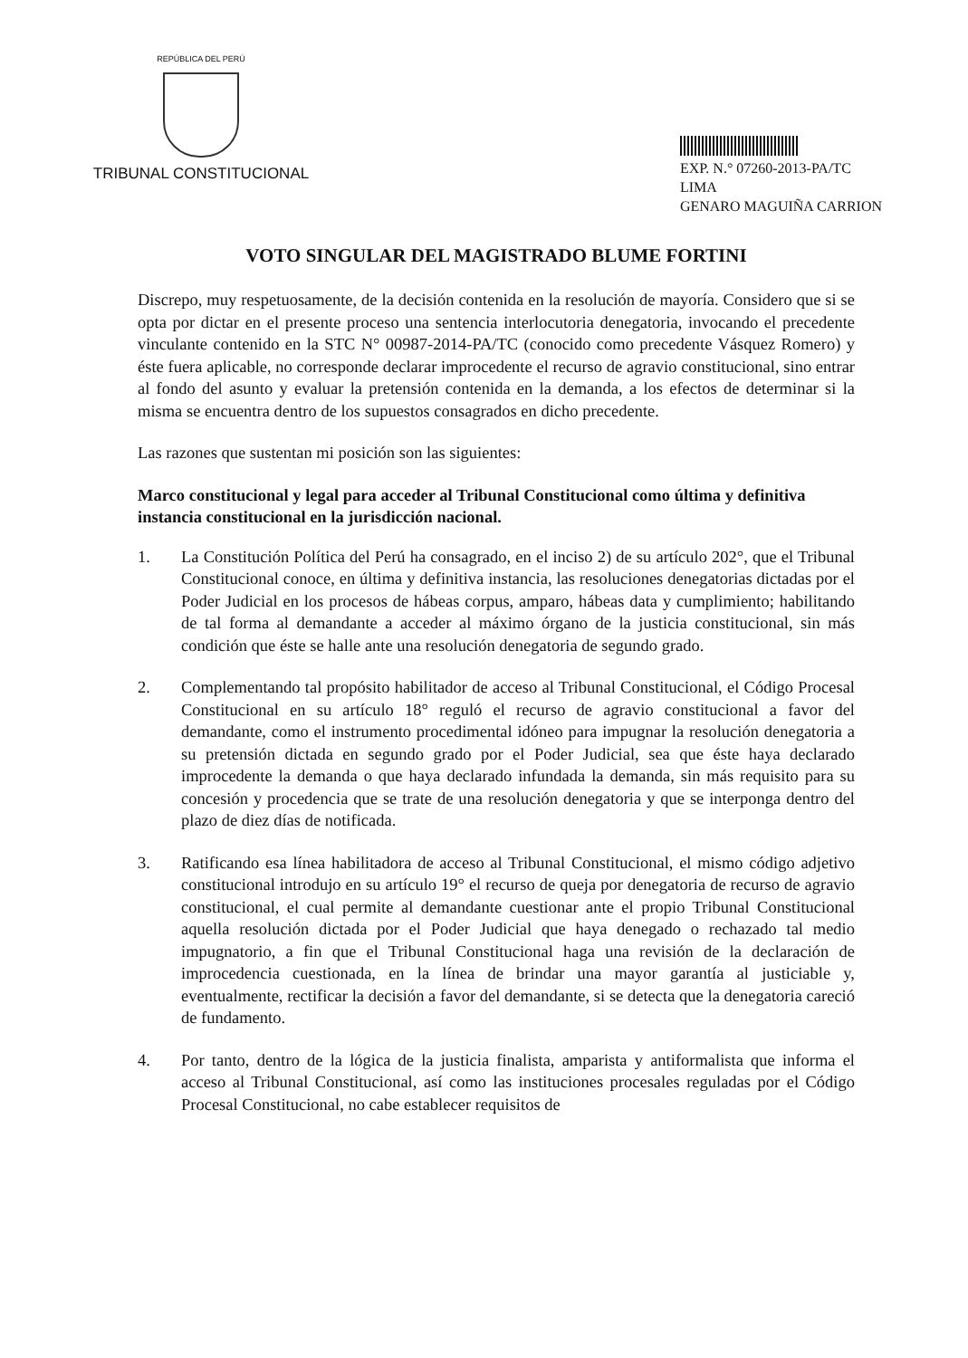REPÚBLICA DEL PERÚ
TRIBUNAL CONSTITUCIONAL
EXP. N.° 07260-2013-PA/TC
LIMA
GENARO MAGUIÑA CARRION
VOTO SINGULAR DEL MAGISTRADO BLUME FORTINI
Discrepo, muy respetuosamente, de la decisión contenida en la resolución de mayoría. Considero que si se opta por dictar en el presente proceso una sentencia interlocutoria denegatoria, invocando el precedente vinculante contenido en la STC N° 00987-2014-PA/TC (conocido como precedente Vásquez Romero) y éste fuera aplicable, no corresponde declarar improcedente el recurso de agravio constitucional, sino entrar al fondo del asunto y evaluar la pretensión contenida en la demanda, a los efectos de determinar si la misma se encuentra dentro de los supuestos consagrados en dicho precedente.
Las razones que sustentan mi posición son las siguientes:
Marco constitucional y legal para acceder al Tribunal Constitucional como última y definitiva instancia constitucional en la jurisdicción nacional.
1. La Constitución Política del Perú ha consagrado, en el inciso 2) de su artículo 202°, que el Tribunal Constitucional conoce, en última y definitiva instancia, las resoluciones denegatorias dictadas por el Poder Judicial en los procesos de hábeas corpus, amparo, hábeas data y cumplimiento; habilitando de tal forma al demandante a acceder al máximo órgano de la justicia constitucional, sin más condición que éste se halle ante una resolución denegatoria de segundo grado.
2. Complementando tal propósito habilitador de acceso al Tribunal Constitucional, el Código Procesal Constitucional en su artículo 18° reguló el recurso de agravio constitucional a favor del demandante, como el instrumento procedimental idóneo para impugnar la resolución denegatoria a su pretensión dictada en segundo grado por el Poder Judicial, sea que éste haya declarado improcedente la demanda o que haya declarado infundada la demanda, sin más requisito para su concesión y procedencia que se trate de una resolución denegatoria y que se interponga dentro del plazo de diez días de notificada.
3. Ratificando esa línea habilitadora de acceso al Tribunal Constitucional, el mismo código adjetivo constitucional introdujo en su artículo 19° el recurso de queja por denegatoria de recurso de agravio constitucional, el cual permite al demandante cuestionar ante el propio Tribunal Constitucional aquella resolución dictada por el Poder Judicial que haya denegado o rechazado tal medio impugnatorio, a fin que el Tribunal Constitucional haga una revisión de la declaración de improcedencia cuestionada, en la línea de brindar una mayor garantía al justiciable y, eventualmente, rectificar la decisión a favor del demandante, si se detecta que la denegatoria careció de fundamento.
4. Por tanto, dentro de la lógica de la justicia finalista, amparista y antiformalista que informa el acceso al Tribunal Constitucional, así como las instituciones procesales reguladas por el Código Procesal Constitucional, no cabe establecer requisitos de